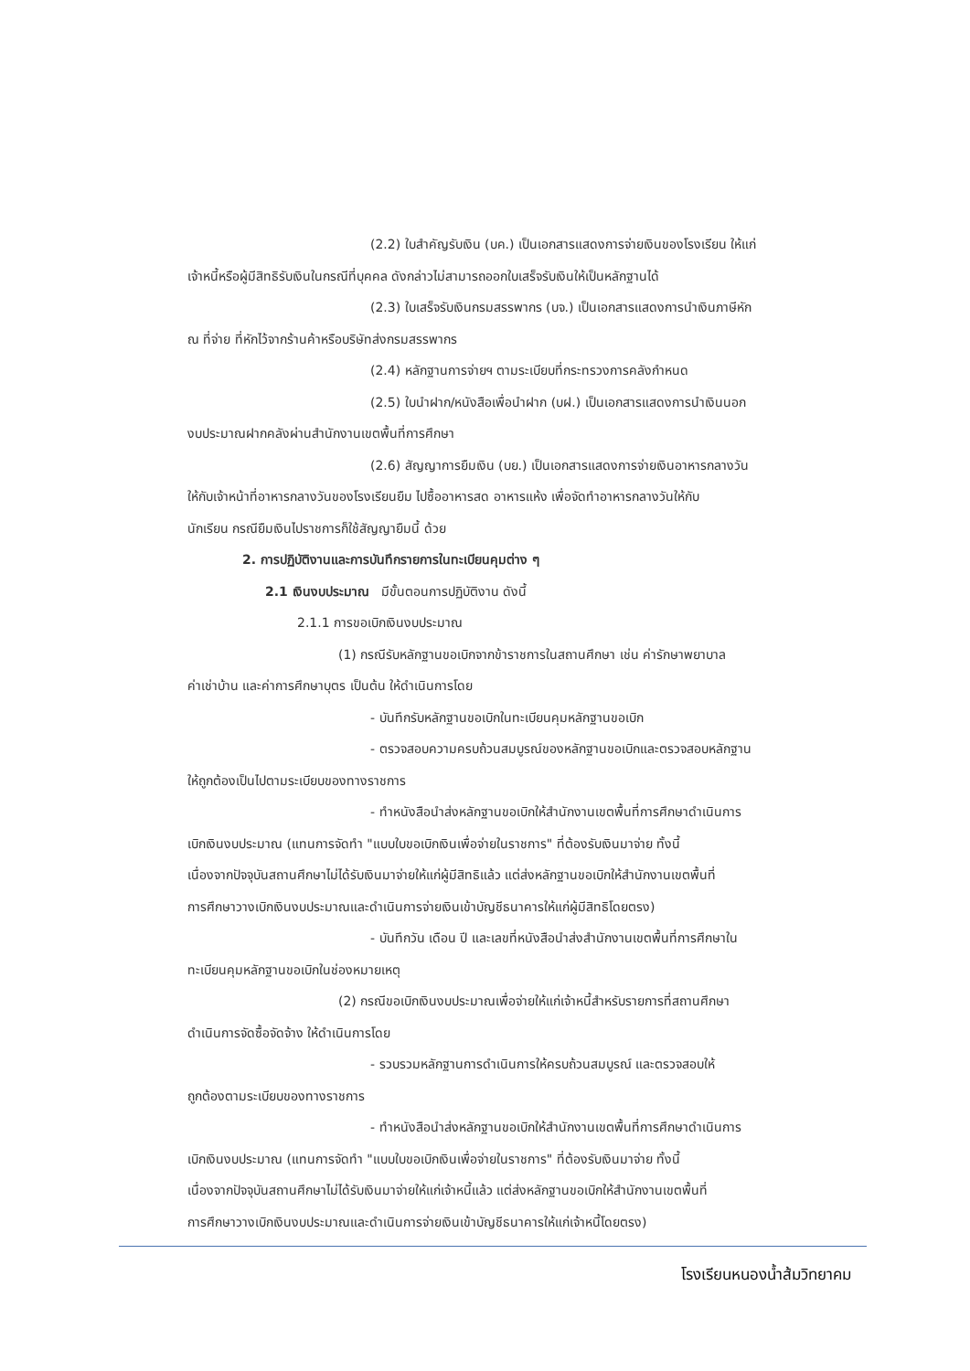(2.2) ใบสำคัญรับเงิน (บค.) เป็นเอกสารแสดงการจ่ายเงินของโรงเรียน ให้แก่
เจ้าหนี้หรือผู้มีสิทธิรับเงินในกรณีที่บุคคล ดังกล่าวไม่สามารถออกใบเสร็จรับเงินให้เป็นหลักฐานได้
(2.3) ใบเสร็จรับเงินกรมสรรพากร (บจ.) เป็นเอกสารแสดงการนำเงินภาษีหัก
ณ ที่จ่าย ที่หักไว้จากร้านค้าหรือบริษัทส่งกรมสรรพากร
(2.4) หลักฐานการจ่ายฯ ตามระเบียบที่กระทรวงการคลังกำหนด
(2.5) ใบนำฝาก/หนังสือเพื่อนำฝาก (บฝ.) เป็นเอกสารแสดงการนำเงินนอก
งบประมาณฝากคลังผ่านสำนักงานเขตพื้นที่การศึกษา
(2.6) สัญญาการยืมเงิน (บย.) เป็นเอกสารแสดงการจ่ายเงินอาหารกลางวัน
ให้กับเจ้าหน้าที่อาหารกลางวันของโรงเรียนยืม ไปซื้ออาหารสด อาหารแห้ง เพื่อจัดทำอาหารกลางวันให้กับ
นักเรียน กรณียืมเงินไปราชการก็ใช้สัญญายืมนี้ ด้วย
2. การปฏิบัติงานและการบันทึกรายการในทะเบียนคุมต่าง ๆ
2.1 เงินงบประมาณ มีขั้นตอนการปฏิบัติงาน ดังนี้
2.1.1 การขอเบิกเงินงบประมาณ
(1) กรณีรับหลักฐานขอเบิกจากข้าราชการในสถานศึกษา เช่น ค่ารักษาพยาบาล
ค่าเช่าบ้าน และค่าการศึกษาบุตร เป็นต้น ให้ดำเนินการโดย
- บันทึกรับหลักฐานขอเบิกในทะเบียนคุมหลักฐานขอเบิก
- ตรวจสอบความครบถ้วนสมบูรณ์ของหลักฐานขอเบิกและตรวจสอบหลักฐาน
ให้ถูกต้องเป็นไปตามระเบียบของทางราชการ
- ทำหนังสือนำส่งหลักฐานขอเบิกให้สำนักงานเขตพื้นที่การศึกษาดำเนินการ
เบิกเงินงบประมาณ (แทนการจัดทำ "แบบใบขอเบิกเงินเพื่อจ่ายในราชการ" ที่ต้องรับเงินมาจ่าย ทั้งนี้
เนื่องจากปัจจุบันสถานศึกษาไม่ได้รับเงินมาจ่ายให้แก่ผู้มีสิทธิแล้ว แต่ส่งหลักฐานขอเบิกให้สำนักงานเขตพื้นที่
การศึกษาวางเบิกเงินงบประมาณและดำเนินการจ่ายเงินเข้าบัญชีธนาคารให้แก่ผู้มีสิทธิโดยตรง)
- บันทึกวัน เดือน ปี และเลขที่หนังสือนำส่งสำนักงานเขตพื้นที่การศึกษาใน
ทะเบียนคุมหลักฐานขอเบิกในช่องหมายเหตุ
(2) กรณีขอเบิกเงินงบประมาณเพื่อจ่ายให้แก่เจ้าหนี้สำหรับรายการที่สถานศึกษา
ดำเนินการจัดซื้อจัดจ้าง ให้ดำเนินการโดย
- รวบรวมหลักฐานการดำเนินการให้ครบถ้วนสมบูรณ์ และตรวจสอบให้
ถูกต้องตามระเบียบของทางราชการ
- ทำหนังสือนำส่งหลักฐานขอเบิกให้สำนักงานเขตพื้นที่การศึกษาดำเนินการ
เบิกเงินงบประมาณ (แทนการจัดทำ "แบบใบขอเบิกเงินเพื่อจ่ายในราชการ" ที่ต้องรับเงินมาจ่าย ทั้งนี้
เนื่องจากปัจจุบันสถานศึกษาไม่ได้รับเงินมาจ่ายให้แก่เจ้าหนี้แล้ว แต่ส่งหลักฐานขอเบิกให้สำนักงานเขตพื้นที่
การศึกษาวางเบิกเงินงบประมาณและดำเนินการจ่ายเงินเข้าบัญชีธนาคารให้แก่เจ้าหนี้โดยตรง)
โรงเรียนหนองน้ำส้มวิทยาคม